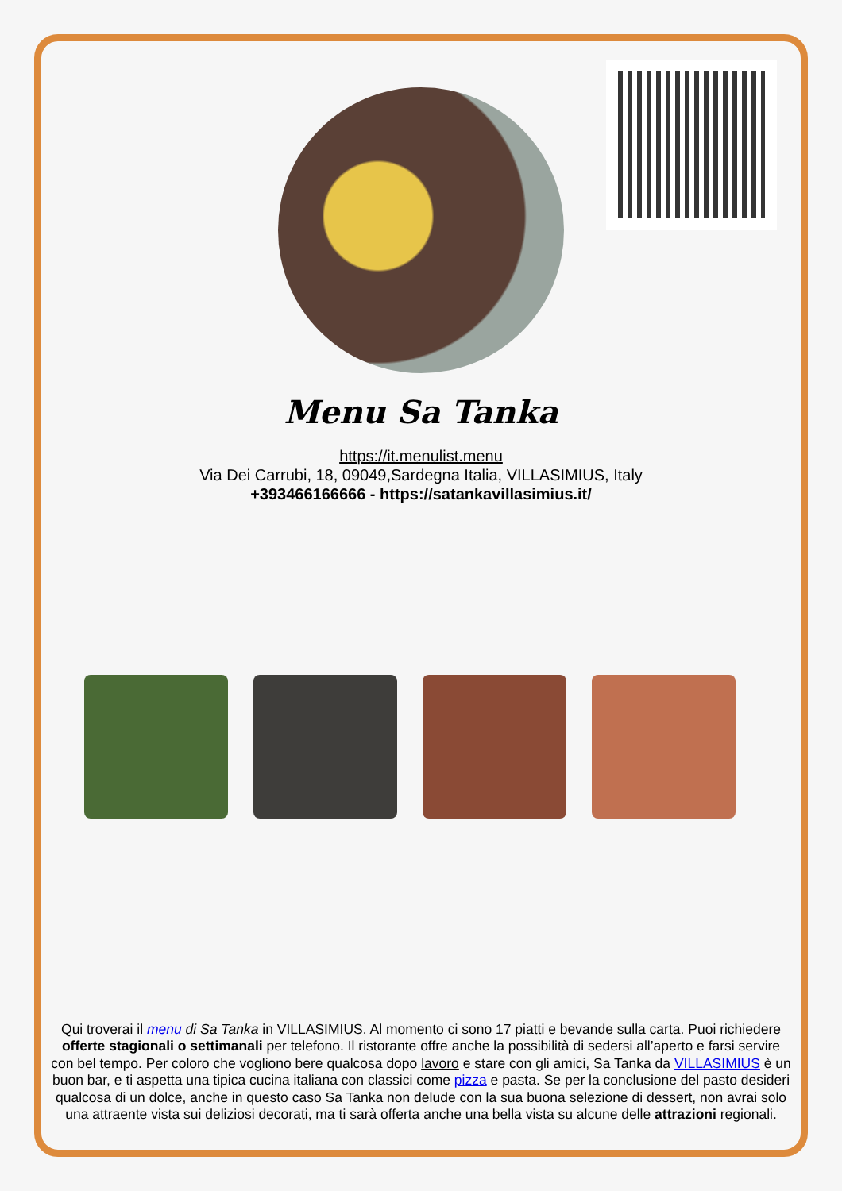Menu Sa Tanka
https://it.menulist.menu
Via Dei Carrubi, 18, 09049,Sardegna Italia, VILLASIMIUS, Italy
+393466166666 - https://satankavillasimius.it/
Qui troverai il menu di Sa Tanka in VILLASIMIUS. Al momento ci sono 17 piatti e bevande sulla carta. Puoi richiedere offerte stagionali o settimanali per telefono. Il ristorante offre anche la possibilità di sedersi all’aperto e farsi servire con bel tempo. Per coloro che vogliono bere qualcosa dopo lavoro e stare con gli amici, Sa Tanka da VILLASIMIUS è un buon bar, e ti aspetta una tipica cucina italiana con classici come pizza e pasta. Se per la conclusione del pasto desideri qualcosa di un dolce, anche in questo caso Sa Tanka non delude con la sua buona selezione di dessert, non avrai solo una attraente vista sui deliziosi decorati, ma ti sarà offerta anche una bella vista su alcune delle attrazioni regionali.